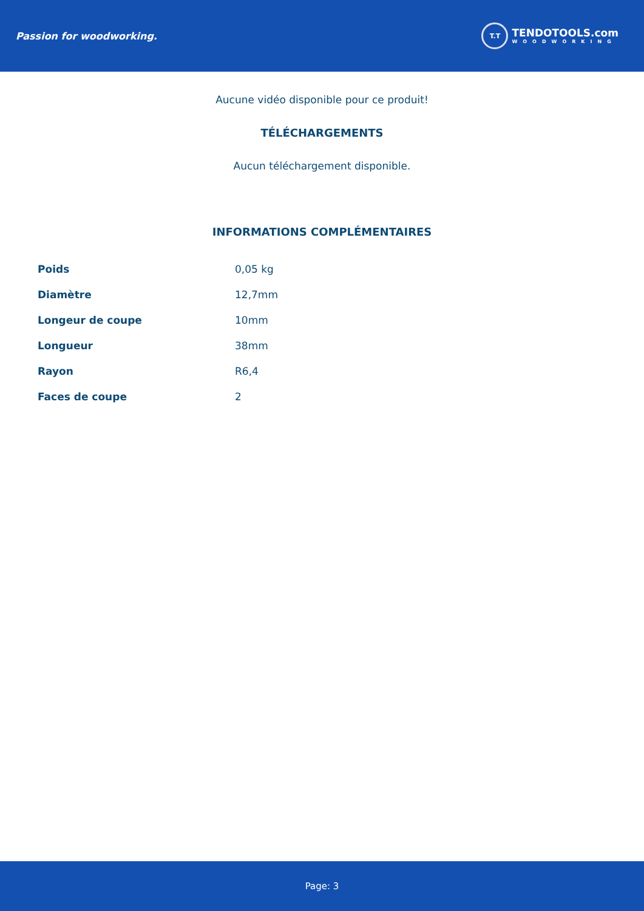Passion for woodworking.
T.T
TENDOTOOLS.com
WOODWORKING
Aucune vidéo disponible pour ce produit!
TÉLÉCHARGEMENTS
Aucun téléchargement disponible.
INFORMATIONS COMPLÉMENTAIRES
| Poids | 0,05 kg |
| Diamètre | 12,7mm |
| Longeur de coupe | 10mm |
| Longueur | 38mm |
| Rayon | R6,4 |
| Faces de coupe | 2 |
Page: 3